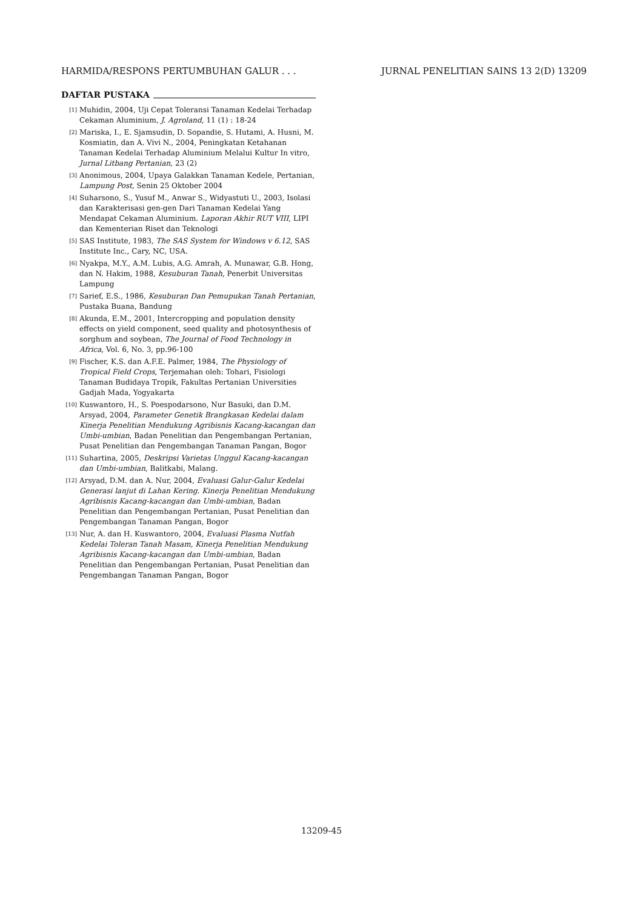HARMIDA/RESPONS PERTUMBUHAN GALUR . . .
JURNAL PENELITIAN SAINS 13 2(D) 13209
DAFTAR PUSTAKA
<sup>[1]</sup>
Muhidin, 2004, Uji Cepat Toleransi Tanaman Kedelai Terhadap Cekaman Aluminium, J. Agroland, 11 (1) : 18-24
<sup>[2]</sup>
Mariska, I., E. Sjamsudin, D. Sopandie, S. Hutami, A. Husni, M. Kosmiatin, dan A. Vivi N., 2004, Peningkatan Ketahanan Tanaman Kedelai Terhadap Aluminium Melalui Kultur In vitro, Jurnal Litbang Pertanian, 23 (2)
<sup>[3]</sup>
Anonimous, 2004, Upaya Galakkan Tanaman Kedele, Pertanian, Lampung Post, Senin 25 Oktober 2004
<sup>[4]</sup>
Suharsono, S., Yusuf M., Anwar S., Widyastuti U., 2003, Isolasi dan Karakterisasi gen-gen Dari Tanaman Kedelai Yang Mendapat Cekaman Aluminium. Laporan Akhir RUT VIII, LIPI dan Kementerian Riset dan Teknologi
<sup>[5]</sup>
SAS Institute, 1983, The SAS System for Windows v 6.12, SAS Institute Inc., Cary, NC, USA.
<sup>[6]</sup>
Nyakpa, M.Y., A.M. Lubis, A.G. Amrah, A. Munawar, G.B. Hong, dan N. Hakim, 1988, Kesuburan Tanah, Penerbit Universitas Lampung
<sup>[7]</sup>
Sarief, E.S., 1986, Kesuburan Dan Pemupukan Tanah Pertanian, Pustaka Buana, Bandung
<sup>[8]</sup>
Akunda, E.M., 2001, Intercropping and population density effects on yield component, seed quality and photosynthesis of sorghum and soybean, The Journal of Food Technology in Africa, Vol. 6, No. 3, pp.96-100
<sup>[9]</sup>
Fischer, K.S. dan A.F.E. Palmer, 1984, The Physiology of Tropical Field Crops, Terjemahan oleh: Tohari, Fisiologi Tanaman Budidaya Tropik, Fakultas Pertanian Universities Gadjah Mada, Yogyakarta
<sup>[10]</sup>
Kuswantoro, H., S. Poespodarsono, Nur Basuki, dan D.M. Arsyad, 2004, Parameter Genetik Brangkasan Kedelai dalam Kinerja Penelitian Mendukung Agribisnis Kacang-kacangan dan Umbi-umbian, Badan Penelitian dan Pengembangan Pertanian, Pusat Penelitian dan Pengembangan Tanaman Pangan, Bogor
<sup>[11]</sup>
Suhartina, 2005, Deskripsi Varietas Unggul Kacang-kacangan dan Umbi-umbian, Balitkabi, Malang.
<sup>[12]</sup>
Arsyad, D.M. dan A. Nur, 2004, Evaluasi Galur-Galur Kedelai Generasi lanjut di Lahan Kering. Kinerja Penelitian Mendukung Agribisnis Kacang-kacangan dan Umbi-umbian, Badan Penelitian dan Pengembangan Pertanian, Pusat Penelitian dan Pengembangan Tanaman Pangan, Bogor
<sup>[13]</sup>
Nur, A. dan H. Kuswantoro, 2004, Evaluasi Plasma Nutfah Kedelai Toleran Tanah Masam, Kinerja Penelitian Mendukung Agribisnis Kacang-kacangan dan Umbi-umbian, Badan Penelitian dan Pengembangan Pertanian, Pusat Penelitian dan Pengembangan Tanaman Pangan, Bogor
13209-45